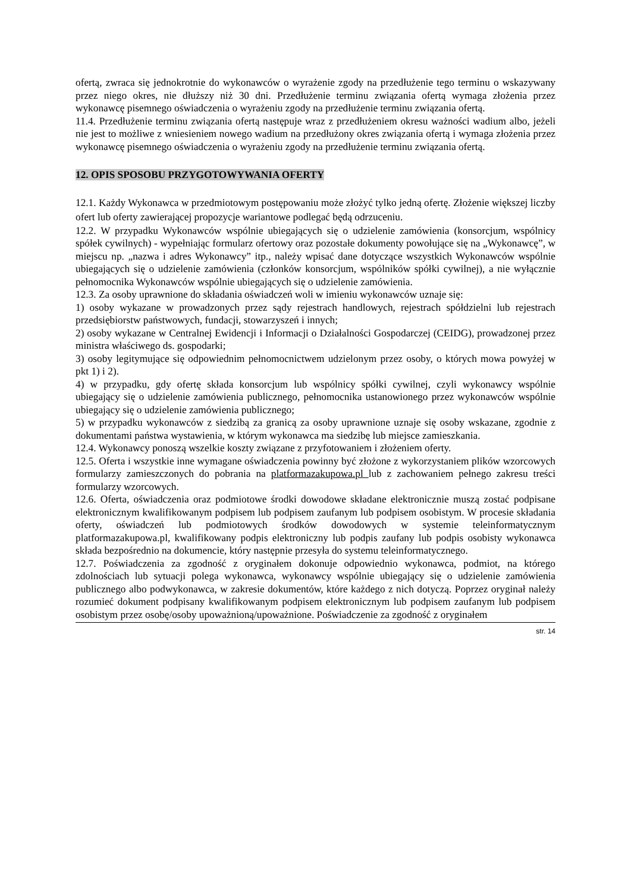ofertą, zwraca się jednokrotnie do wykonawców o wyrażenie zgody na przedłużenie tego terminu o wskazywany przez niego okres, nie dłuższy niż 30 dni. Przedłużenie terminu związania ofertą wymaga złożenia przez wykonawcę pisemnego oświadczenia o wyrażeniu zgody na przedłużenie terminu związania ofertą.
11.4. Przedłużenie terminu związania ofertą następuje wraz z przedłużeniem okresu ważności wadium albo, jeżeli nie jest to możliwe z wniesieniem nowego wadium na przedłużony okres związania ofertą i wymaga złożenia przez wykonawcę pisemnego oświadczenia o wyrażeniu zgody na przedłużenie terminu związania ofertą.
12. OPIS SPOSOBU PRZYGOTOWYWANIA OFERTY
12.1. Każdy Wykonawca w przedmiotowym postępowaniu może złożyć tylko jedną ofertę. Złożenie większej liczby ofert lub oferty zawierającej propozycje wariantowe podlegać będą odrzuceniu.
12.2. W przypadku Wykonawców wspólnie ubiegających się o udzielenie zamówienia (konsorcjum, wspólnicy spółek cywilnych) - wypełniając formularz ofertowy oraz pozostałe dokumenty powołujące się na „Wykonawcę”, w miejscu np. „nazwa i adres Wykonawcy” itp., należy wpisać dane dotyczące wszystkich Wykonawców wspólnie ubiegających się o udzielenie zamówienia (członków konsorcjum, wspólników spółki cywilnej), a nie wyłącznie pełnomocnika Wykonawców wspólnie ubiegających się o udzielenie zamówienia.
12.3. Za osoby uprawnione do składania oświadczeń woli w imieniu wykonawców uznaje się:
1) osoby wykazane w prowadzonych przez sądy rejestrach handlowych, rejestrach spółdzielni lub rejestrach przedsiębiorstw państwowych, fundacji, stowarzyszeń i innych;
2) osoby wykazane w Centralnej Ewidencji i Informacji o Działalności Gospodarczej (CEIDG), prowadzonej przez ministra właściwego ds. gospodarki;
3) osoby legitymujące się odpowiednim pełnomocnictwem udzielonym przez osoby, o których mowa powyżej w pkt 1) i 2).
4) w przypadku, gdy ofertę składa konsorcjum lub wspólnicy spółki cywilnej, czyli wykonawcy wspólnie ubiegający się o udzielenie zamówienia publicznego, pełnomocnika ustanowionego przez wykonawców wspólnie ubiegający się o udzielenie zamówienia publicznego;
5) w przypadku wykonawców z siedzibą za granicą za osoby uprawnione uznaje się osoby wskazane, zgodnie z dokumentami państwa wystawienia, w którym wykonawca ma siedzibę lub miejsce zamieszkania.
12.4. Wykonawcy ponoszą wszelkie koszty związane z przyfotowaniem i złożeniem oferty.
12.5. Oferta i wszystkie inne wymagane oświadczenia powinny być złożone z wykorzystaniem plików wzorcowych formularzy zamieszczonych do pobrania na platformazakupowa.pl lub z zachowaniem pełnego zakresu treści formularzy wzorcowych.
12.6. Oferta, oświadczenia oraz podmiotowe środki dowodowe składane elektronicznie muszą zostać podpisane elektronicznym kwalifikowanym podpisem lub podpisem zaufanym lub podpisem osobistym. W procesie składania oferty, oświadczeń lub podmiotowych środków dowodowych w systemie teleinformatycznym platformazakupowa.pl, kwalifikowany podpis elektroniczny lub podpis zaufany lub podpis osobisty wykonawca składa bezpośrednio na dokumencie, który następnie przesyła do systemu teleinformatycznego.
12.7. Poświadczenia za zgodność z oryginałem dokonuje odpowiednio wykonawca, podmiot, na którego zdolnościach lub sytuacji polega wykonawca, wykonawcy wspólnie ubiegający się o udzielenie zamówienia publicznego albo podwykonawca, w zakresie dokumentów, które każdego z nich dotyczą. Poprzez oryginał należy rozumieć dokument podpisany kwalifikowanym podpisem elektronicznym lub podpisem zaufanym lub podpisem osobistym przez osobę/osoby upoważnioną/upoważnione. Poświadczenie za zgodność z oryginałem
str. 14